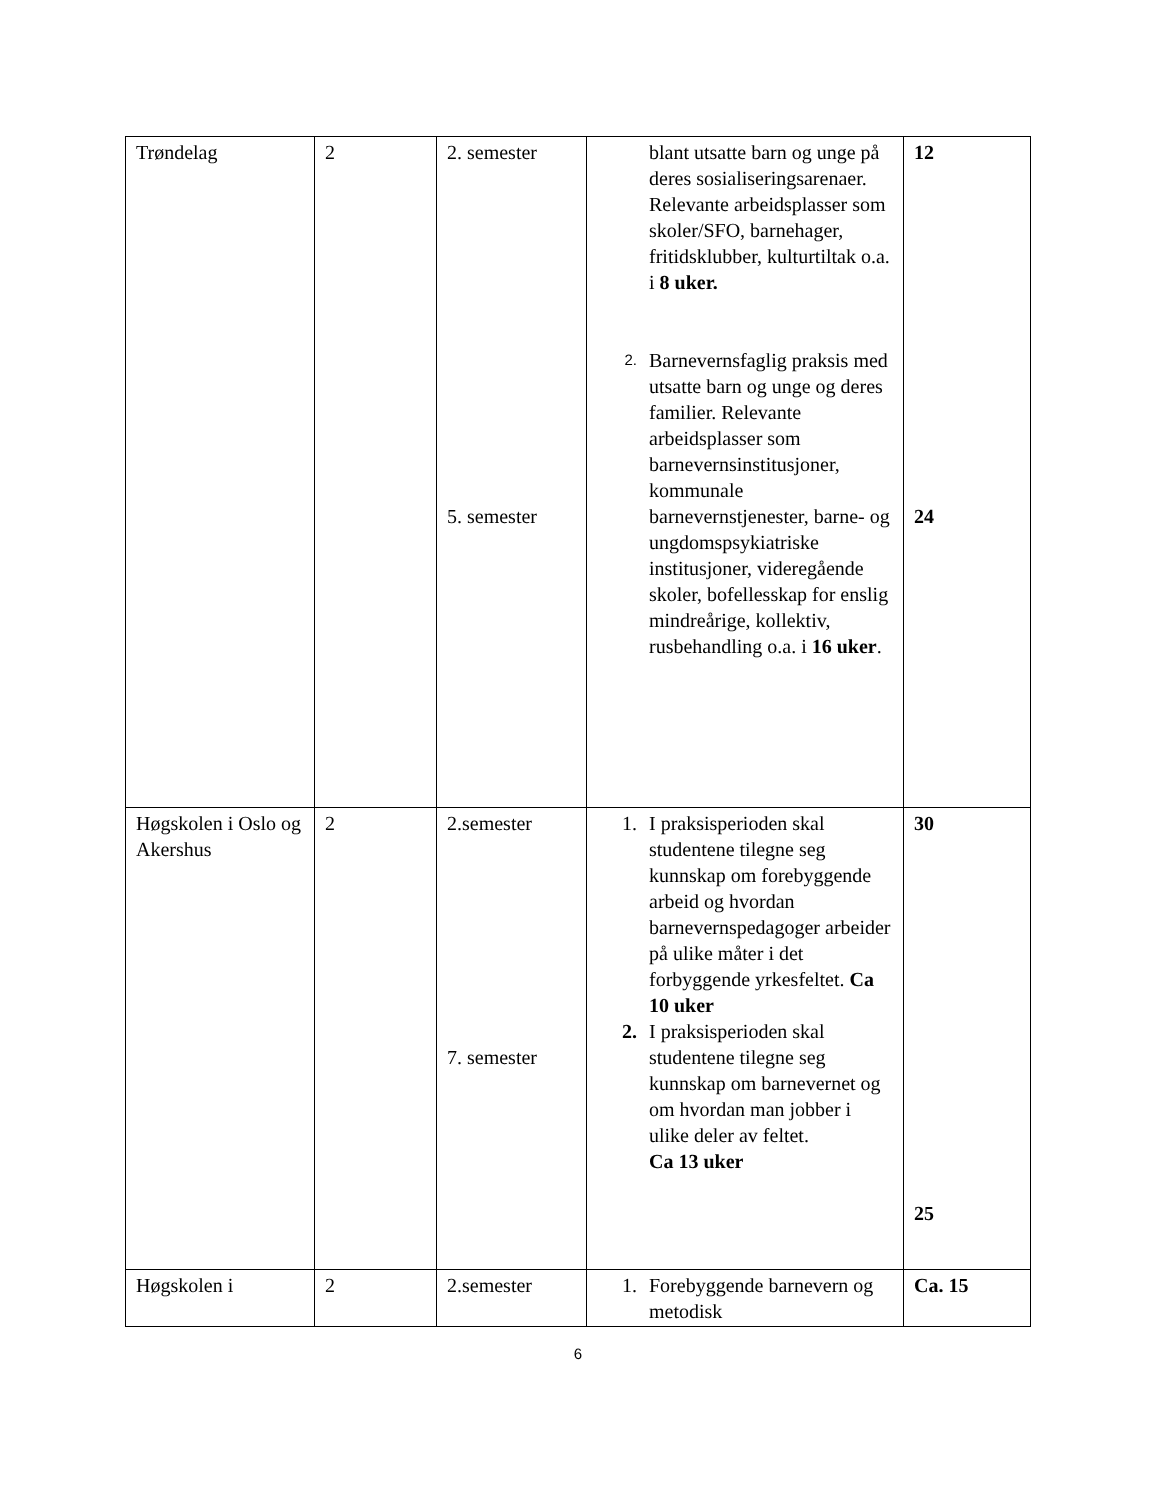| Trøndelag | 2 | 2. semester 5. semester | blant utsatte barn og unge på deres sosialiseringsarenaer. Relevante arbeidsplasser som skoler/SFO, barnehager, fritidsklubber, kulturtiltak o.a. i 8 uker. 2. Barnevernsfaglig praksis med utsatte barn og unge og deres familier. Relevante arbeidsplasser som barnevernsinstitusjoner, kommunale barnevernstjenester, barne- og ungdomspsykiatriske institusjoner, videregående skoler, bofellesskap for enslig mindreårige, kollektiv, rusbehandling o.a. i 16 uker . | 12 24 |
| Høgskolen i Oslo og Akershus | 2 | 2.semester 7. semester | 1. I praksisperioden skal studentene tilegne seg kunnskap om forebyggende arbeid og hvordan barnevernspedagoger arbeider på ulike måter i det forbyggende yrkesfeltet. Ca 10 uker 2. I praksisperioden skal studentene tilegne seg kunnskap om barnevernet og om hvordan man jobber i ulike deler av feltet. Ca 13 uker | 30 25 |
| Høgskolen i | 2 | 2.semester | 1. Forebyggende barnevern og metodisk | Ca. 15 |
6